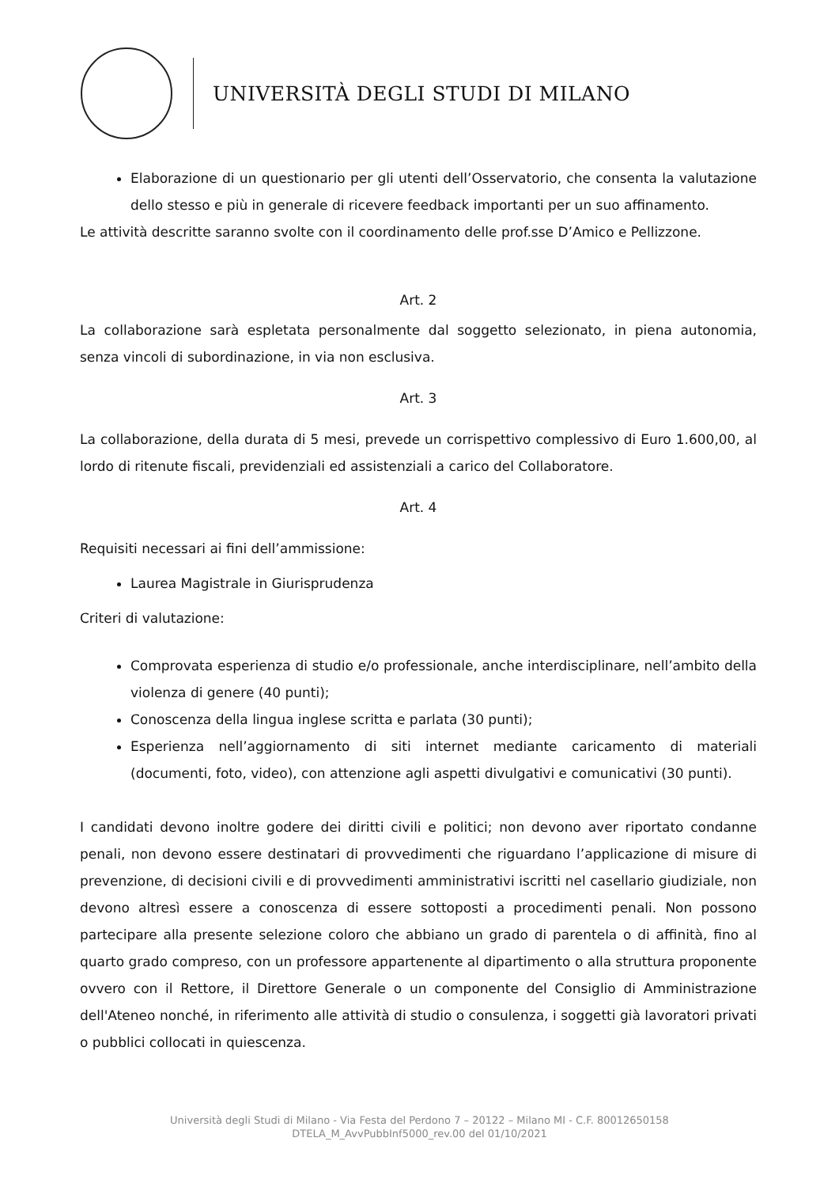UNIVERSITÀ DEGLI STUDI DI MILANO
Elaborazione di un questionario per gli utenti dell’Osservatorio, che consenta la valutazione dello stesso e più in generale di ricevere feedback importanti per un suo affinamento.
Le attività descritte saranno svolte con il coordinamento delle prof.sse D’Amico e Pellizzone.
Art. 2
La collaborazione sarà espletata personalmente dal soggetto selezionato, in piena autonomia, senza vincoli di subordinazione, in via non esclusiva.
Art. 3
La collaborazione, della durata di 5 mesi, prevede un corrispettivo complessivo di Euro 1.600,00, al lordo di ritenute fiscali, previdenziali ed assistenziali a carico del Collaboratore.
Art. 4
Requisiti necessari ai fini dell’ammissione:
Laurea Magistrale in Giurisprudenza
Criteri di valutazione:
Comprovata esperienza di studio e/o professionale, anche interdisciplinare, nell’ambito della violenza di genere (40 punti);
Conoscenza della lingua inglese scritta e parlata (30 punti);
Esperienza nell’aggiornamento di siti internet mediante caricamento di materiali (documenti, foto, video), con attenzione agli aspetti divulgativi e comunicativi (30 punti).
I candidati devono inoltre godere dei diritti civili e politici; non devono aver riportato condanne penali, non devono essere destinatari di provvedimenti che riguardano l’applicazione di misure di prevenzione, di decisioni civili e di provvedimenti amministrativi iscritti nel casellario giudiziale, non devono altresì essere a conoscenza di essere sottoposti a procedimenti penali. Non possono partecipare alla presente selezione coloro che abbiano un grado di parentela o di affinità, fino al quarto grado compreso, con un professore appartenente al dipartimento o alla struttura proponente ovvero con il Rettore, il Direttore Generale o un componente del Consiglio di Amministrazione dell'Ateneo nonché, in riferimento alle attività di studio o consulenza, i soggetti già lavoratori privati o pubblici collocati in quiescenza.
Università degli Studi di Milano - Via Festa del Perdono 7 – 20122 – Milano MI - C.F. 80012650158
DTELA_M_AvvPubbInf5000_rev.00 del 01/10/2021